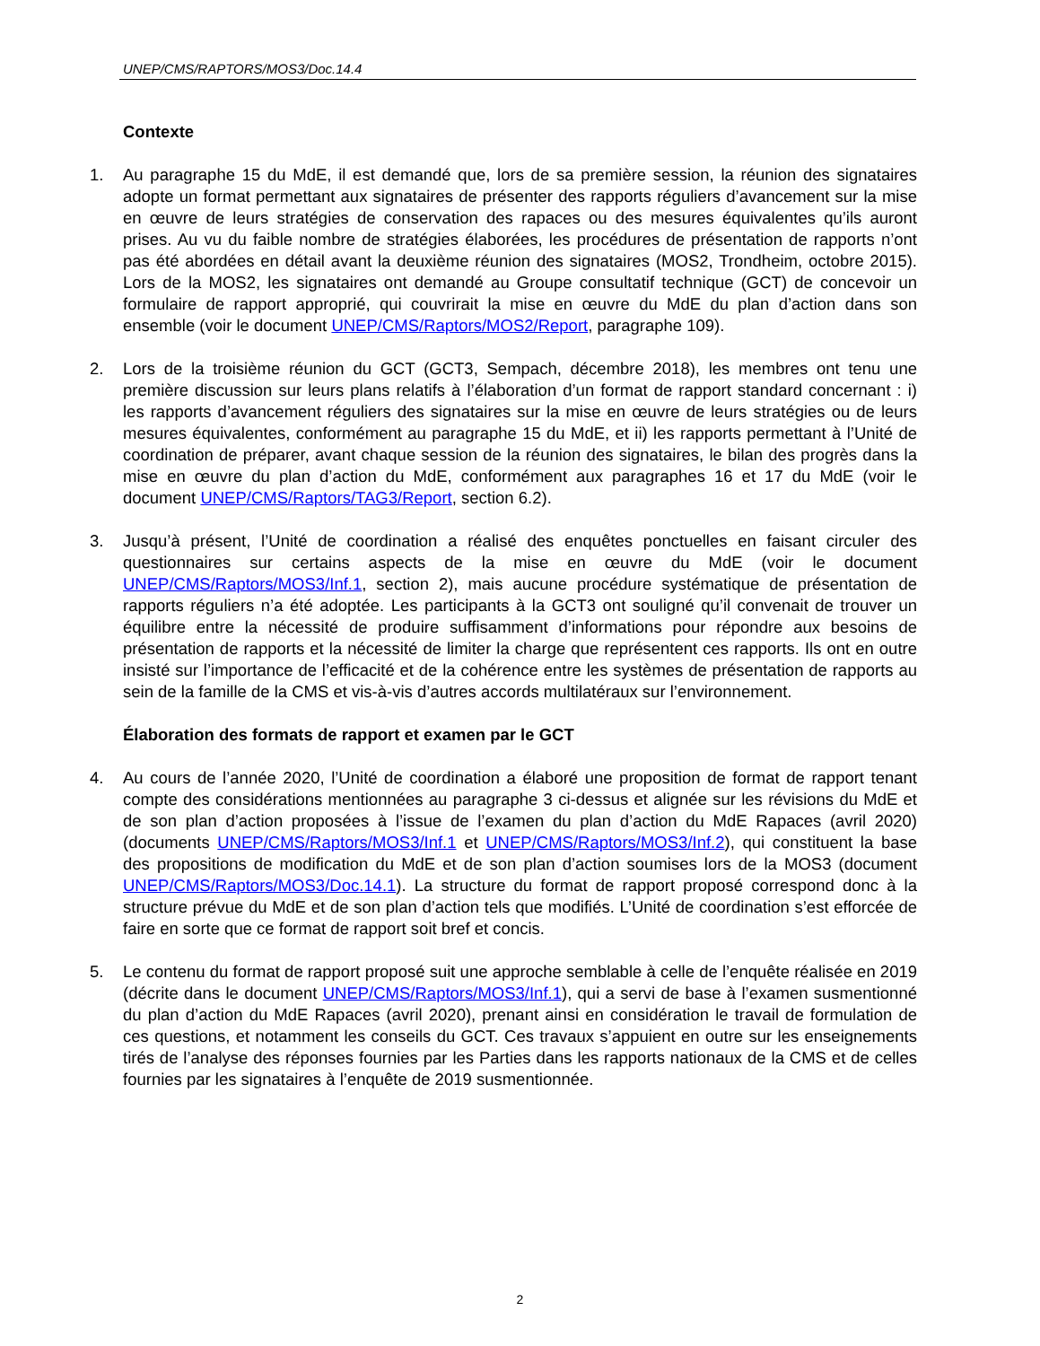UNEP/CMS/RAPTORS/MOS3/Doc.14.4
Contexte
1. Au paragraphe 15 du MdE, il est demandé que, lors de sa première session, la réunion des signataires adopte un format permettant aux signataires de présenter des rapports réguliers d’avancement sur la mise en œuvre de leurs stratégies de conservation des rapaces ou des mesures équivalentes qu’ils auront prises. Au vu du faible nombre de stratégies élaborées, les procédures de présentation de rapports n’ont pas été abordées en détail avant la deuxième réunion des signataires (MOS2, Trondheim, octobre 2015). Lors de la MOS2, les signataires ont demandé au Groupe consultatif technique (GCT) de concevoir un formulaire de rapport approprié, qui couvrirait la mise en œuvre du MdE du plan d’action dans son ensemble (voir le document UNEP/CMS/Raptors/MOS2/Report, paragraphe 109).
2. Lors de la troisième réunion du GCT (GCT3, Sempach, décembre 2018), les membres ont tenu une première discussion sur leurs plans relatifs à l’élaboration d’un format de rapport standard concernant : i) les rapports d’avancement réguliers des signataires sur la mise en œuvre de leurs stratégies ou de leurs mesures équivalentes, conformément au paragraphe 15 du MdE, et ii) les rapports permettant à l’Unité de coordination de préparer, avant chaque session de la réunion des signataires, le bilan des progrès dans la mise en œuvre du plan d’action du MdE, conformément aux paragraphes 16 et 17 du MdE (voir le document UNEP/CMS/Raptors/TAG3/Report, section 6.2).
3. Jusqu’à présent, l’Unité de coordination a réalisé des enquêtes ponctuelles en faisant circuler des questionnaires sur certains aspects de la mise en œuvre du MdE (voir le document UNEP/CMS/Raptors/MOS3/Inf.1, section 2), mais aucune procédure systématique de présentation de rapports réguliers n’a été adoptée. Les participants à la GCT3 ont souligné qu’il convenait de trouver un équilibre entre la nécessité de produire suffisamment d’informations pour répondre aux besoins de présentation de rapports et la nécessité de limiter la charge que représentent ces rapports. Ils ont en outre insisté sur l’importance de l’efficacité et de la cohérence entre les systèmes de présentation de rapports au sein de la famille de la CMS et vis-à-vis d’autres accords multilatéraux sur l’environnement.
Élaboration des formats de rapport et examen par le GCT
4. Au cours de l’année 2020, l’Unité de coordination a élaboré une proposition de format de rapport tenant compte des considérations mentionnées au paragraphe 3 ci-dessus et alignée sur les révisions du MdE et de son plan d’action proposées à l’issue de l’examen du plan d’action du MdE Rapaces (avril 2020) (documents UNEP/CMS/Raptors/MOS3/Inf.1 et UNEP/CMS/Raptors/MOS3/Inf.2), qui constituent la base des propositions de modification du MdE et de son plan d’action soumises lors de la MOS3 (document UNEP/CMS/Raptors/MOS3/Doc.14.1). La structure du format de rapport proposé correspond donc à la structure prévue du MdE et de son plan d’action tels que modifiés. L’Unité de coordination s’est efforcée de faire en sorte que ce format de rapport soit bref et concis.
5. Le contenu du format de rapport proposé suit une approche semblable à celle de l’enquête réalisée en 2019 (décrite dans le document UNEP/CMS/Raptors/MOS3/Inf.1), qui a servi de base à l’examen susmentionné du plan d’action du MdE Rapaces (avril 2020), prenant ainsi en considération le travail de formulation de ces questions, et notamment les conseils du GCT. Ces travaux s’appuient en outre sur les enseignements tirés de l’analyse des réponses fournies par les Parties dans les rapports nationaux de la CMS et de celles fournies par les signataires à l’enquête de 2019 susmentionnée.
2